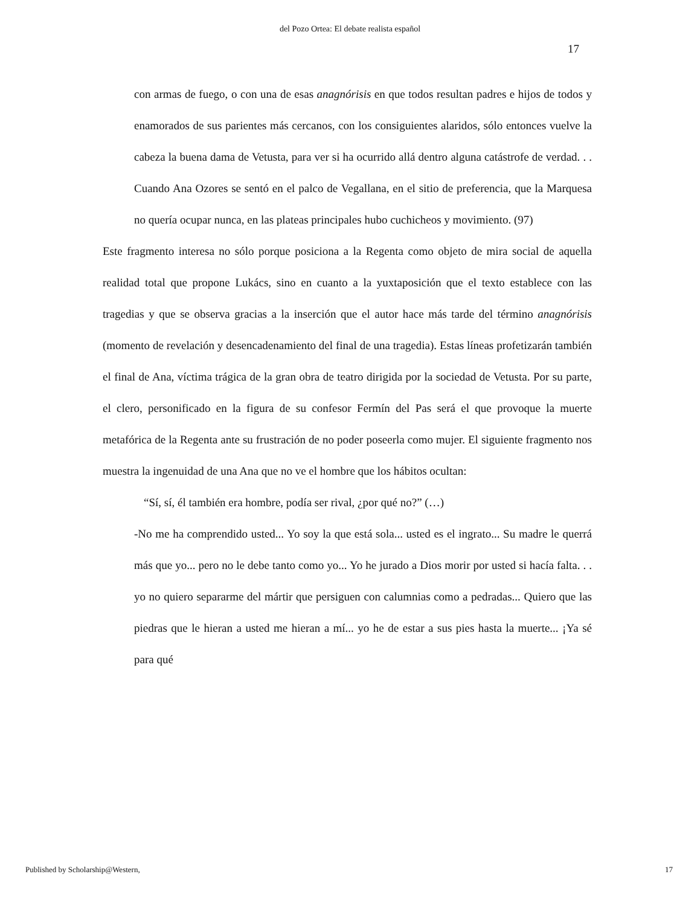del Pozo Ortea: El debate realista español
17
con armas de fuego, o con una de esas anagnórisis en que todos resultan padres e hijos de todos y enamorados de sus parientes más cercanos, con los consiguientes alaridos, sólo entonces vuelve la cabeza la buena dama de Vetusta, para ver si ha ocurrido allá dentro alguna catástrofe de verdad. . . Cuando Ana Ozores se sentó en el palco de Vegallana, en el sitio de preferencia, que la Marquesa no quería ocupar nunca, en las plateas principales hubo cuchicheos y movimiento. (97)
Este fragmento interesa no sólo porque posiciona a la Regenta como objeto de mira social de aquella realidad total que propone Lukács, sino en cuanto a la yuxtaposición que el texto establece con las tragedias y que se observa gracias a la inserción que el autor hace más tarde del término anagnórisis (momento de revelación y desencadenamiento del final de una tragedia). Estas líneas profetizarán también el final de Ana, víctima trágica de la gran obra de teatro dirigida por la sociedad de Vetusta. Por su parte, el clero, personificado en la figura de su confesor Fermín del Pas será el que provoque la muerte metafórica de la Regenta ante su frustración de no poder poseerla como mujer. El siguiente fragmento nos muestra la ingenuidad de una Ana que no ve el hombre que los hábitos ocultan:
“Sí, sí, él también era hombre, podía ser rival, ¿por qué no?” (…)
-No me ha comprendido usted... Yo soy la que está sola... usted es el ingrato... Su madre le querrá más que yo... pero no le debe tanto como yo... Yo he jurado a Dios morir por usted si hacía falta. . . yo no quiero separarme del mártir que persiguen con calumnias como a pedradas... Quiero que las piedras que le hieran a usted me hieran a mí... yo he de estar a sus pies hasta la muerte... ¡Ya sé para qué
Published by Scholarship@Western, 17